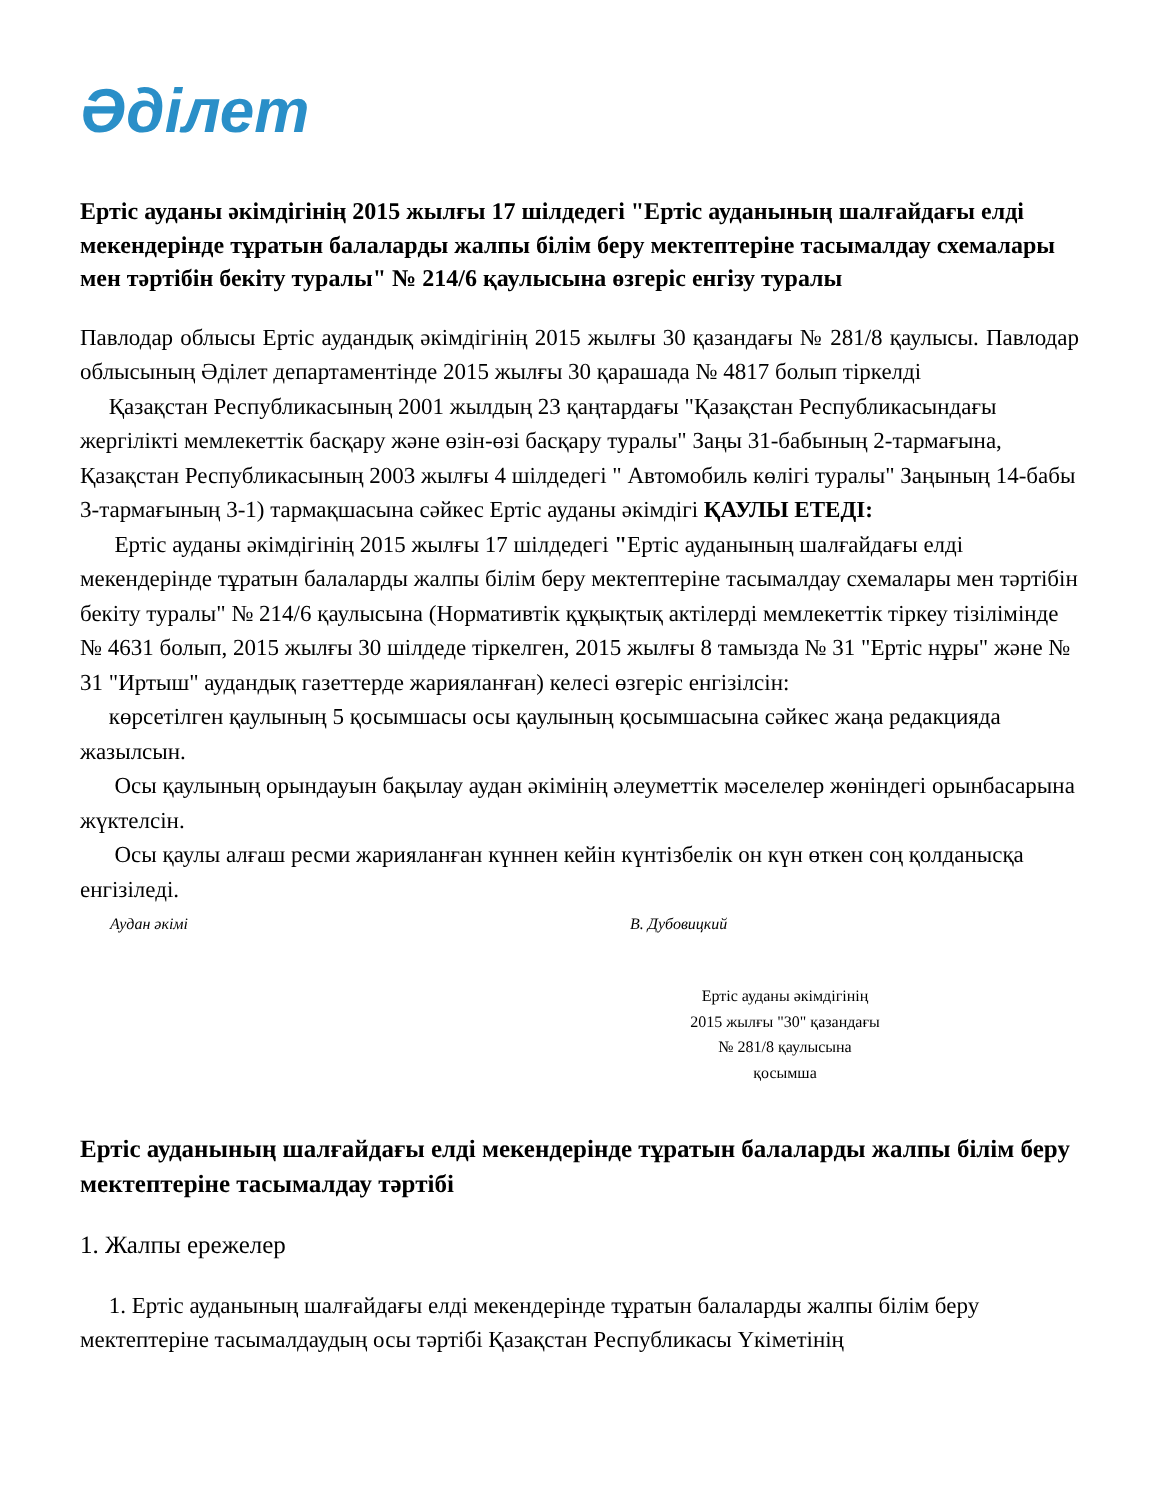Әділет
Ертіс ауданы әкімдігінің 2015 жылғы 17 шілдедегі "Ертіс ауданының шалғайдағы елді мекендерінде тұратын балаларды жалпы білім беру мектептеріне тасымалдау схемалары мен тәртібін бекіту туралы" № 214/6 қаулысына өзгеріс енгізу туралы
Павлодар облысы Ертіс аудандық әкімдігінің 2015 жылғы 30 қазандағы № 281/8 қаулысы. Павлодар облысының Әділет департаментінде 2015 жылғы 30 қарашада № 4817 болып тіркелді
Қазақстан Республикасының 2001 жылдың 23 қаңтардағы "Қазақстан Республикасындағы жергілікті мемлекеттік басқару және өзін-өзі басқару туралы" Заңы 31-бабының 2-тармағына, Қазақстан Республикасының 2003 жылғы 4 шілдедегі " Автомобиль көлігі туралы" Заңының 14-бабы 3-тармағының 3-1) тармақшасына сәйкес Ертіс ауданы әкімдігі ҚАУЛЫ ЕТЕДІ:
Ертіс ауданы әкімдігінің 2015 жылғы 17 шілдедегі "Ертіс ауданының шалғайдағы елді мекендерінде тұратын балаларды жалпы білім беру мектептеріне тасымалдау схемалары мен тәртібін бекіту туралы" № 214/6 қаулысына (Нормативтік құқықтық актілерді мемлекеттік тіркеу тізілімінде № 4631 болып, 2015 жылғы 30 шілдеде тіркелген, 2015 жылғы 8 тамызда № 31 "Ертіс нұры" және № 31 "Иртыш" аудандық газеттерде жарияланған) келесі өзгеріс енгізілсін:
көрсетілген қаулының 5 қосымшасы осы қаулының қосымшасына сәйкес жаңа редакцияда жазылсын.
Осы қаулының орындауын бақылау аудан әкімінің әлеуметтік мәселелер жөніндегі орынбасарына жүктелсін.
Осы қаулы алғаш ресми жарияланған күннен кейін күнтізбелік он күн өткен соң қолданысқа енгізіледі.
Аудан әкімі В. Дубовицкий
Ертіс ауданы әкімдігінің
2015 жылғы "30" қазандағы
№ 281/8 қаулысына
қосымша
Ертіс ауданының шалғайдағы елді мекендерінде тұратын балаларды жалпы білім беру мектептеріне тасымалдау тәртібі
1. Жалпы ережелер
1. Ертіс ауданының шалғайдағы елді мекендерінде тұратын балаларды жалпы білім беру мектептеріне тасымалдаудың осы тәртібі Қазақстан Республикасы Үкіметінің